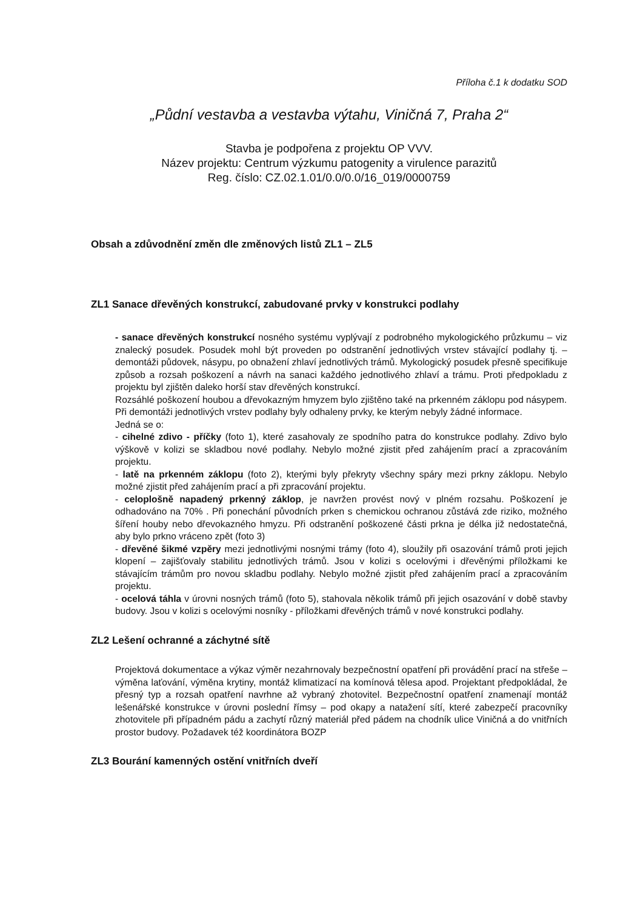Příloha č.1 k dodatku SOD
„Půdní vestavba a vestavba výtahu, Viničná 7, Praha 2“
Stavba je podpořena z projektu OP VVV.
Název projektu: Centrum výzkumu patogenity a virulence parazitů
Reg. číslo: CZ.02.1.01/0.0/0.0/16_019/0000759
Obsah a zdůvodnění změn dle změnových listů ZL1 – ZL5
ZL1 Sanace dřevěných konstrukcí, zabudované prvky v konstrukci podlahy
- sanace dřevěných konstrukcí nosného systému vyplývají z podrobného mykologického průzkumu – viz znalecký posudek. Posudek mohl být proveden po odstranění jednotlivých vrstev stávající podlahy tj. – demontáži půdovek, násypu, po obnažení zhlaví jednotlivých trámů. Mykologický posudek přesně specifikuje způsob a rozsah poškození a návrh na sanaci každého jednotlivého zhlaví a trámu. Proti předpokladu z projektu byl zjištěn daleko horší stav dřevěných konstrukcí.
Rozsáhlé poškození houbou a dřevokazným hmyzem bylo zjištěno také na prkenném záklopu pod násypem.
Při demontáži jednotlivých vrstev podlahy byly odhaleny prvky, ke kterým nebyly žádné informace.
Jedná se o:
- cihelné zdivo - příčky (foto 1), které zasahovaly ze spodního patra do konstrukce podlahy. Zdivo bylo výškově v kolizi se skladbou nové podlahy. Nebylo možné zjistit před zahájením prací a zpracováním projektu.
- latě na prkenném záklopu (foto 2), kterými byly překryty všechny spáry mezi prkny záklopu. Nebylo možné zjistit před zahájením prací a při zpracování projektu.
- celoplošně napadený prkenný záklop, je navržen provést nový v plném rozsahu. Poškození je odhadováno na 70% . Při ponechání původních prken s chemickou ochranou zůstává zde riziko, možného šíření houby nebo dřevokazného hmyzu. Při odstranění poškozené části prkna je délka již nedostatečná, aby bylo prkno vráceno zpět (foto 3)
- dřevěné šikmé vzpěry mezi jednotlivými nosnými trámy (foto 4), sloužily při osazování trámů proti jejich klopení – zajišťovaly stabilitu jednotlivých trámů. Jsou v kolizi s ocelovými i dřevěnými příložkami ke stávajícím trámům pro novou skladbu podlahy. Nebylo možné zjistit před zahájením prací a zpracováním projektu.
- ocelová táhla v úrovni nosných trámů (foto 5), stahovala několik trámů při jejich osazování v době stavby budovy. Jsou v kolizi s ocelovými nosníky - příložkami dřevěných trámů v nové konstrukci podlahy.
ZL2 Lešení ochranné a záchytné sítě
Projektová dokumentace a výkaz výměr nezahrnovaly bezpečnostní opatření při provádění prací na střeše – výměna laťování, výměna krytiny, montáž klimatizací na komínová tělesa apod. Projektant předpokládal, že přesný typ a rozsah opatření navrhne až vybraný zhotovitel. Bezpečnostní opatření znamenají montáž lešenářské konstrukce v úrovni poslední římsy – pod okapy a natažení sítí, které zabezpečí pracovníky zhotovitele při případném pádu a zachytí různý materiál před pádem na chodník ulice Viničná a do vnitřních prostor budovy. Požadavek též koordinátora BOZP
ZL3 Bourání kamenných ostění vnitřních dveří